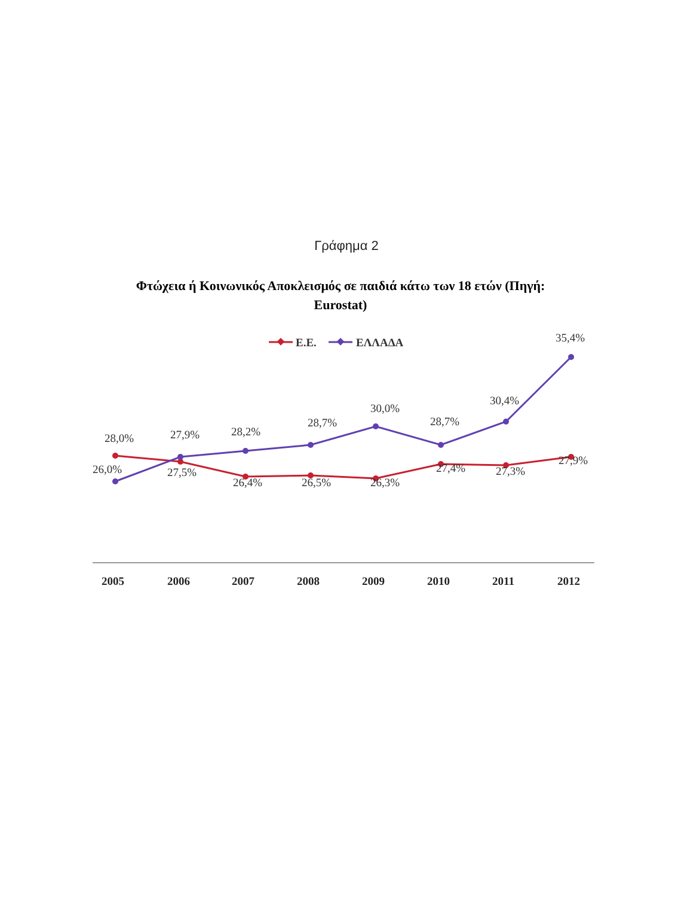Γράφημα 2
Φτώχεια ή Κοινωνικός Αποκλεισμός σε παιδιά κάτω των 18 ετών (Πηγή: Eurostat)
Ε.Ε.
ΕΛΛΑΔΑ
28,0%
26,0%
27,9%
27,5%
28,2%
26,4%
28,7%
26,5%
30,0%
26,3%
28,7%
27,4%
30,4%
27,3%
35,4%
27,9%
2005
2006
2007
2008
2009
2010
2011
2012